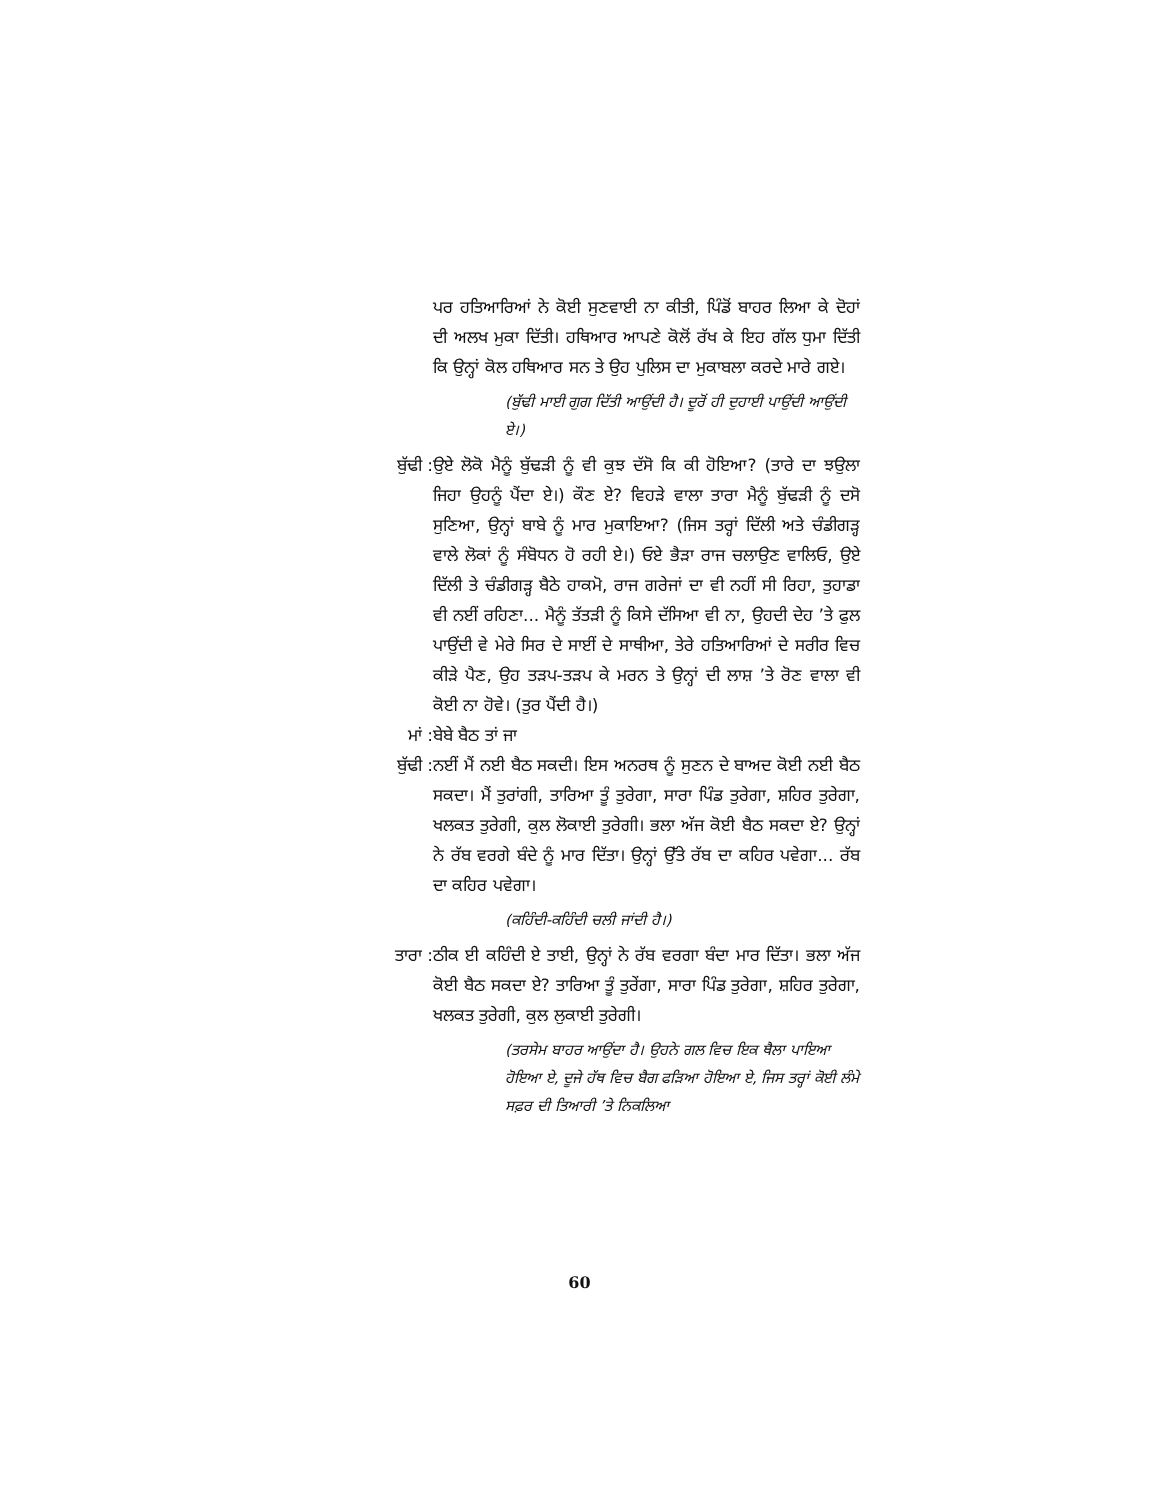ਪਰ ਹਤਿਆਰਿਆਂ ਨੇ ਕੋਈ ਸੁਣਵਾਈ ਨਾ ਕੀਤੀ, ਪਿੰਡੋਂ ਬਾਹਰ ਲਿਆ ਕੇ ਦੋਹਾਂ ਦੀ ਅਲਖ ਮੁਕਾ ਦਿੱਤੀ। ਹਥਿਆਰ ਆਪਣੇ ਕੋਲੋਂ ਰੱਖ ਕੇ ਇਹ ਗੱਲ ਧੁਮਾ ਦਿੱਤੀ ਕਿ ਉਨ੍ਹਾਂ ਕੋਲ ਹਥਿਆਰ ਸਨ ਤੇ ਉਹ ਪੁਲਿਸ ਦਾ ਮੁਕਾਬਲਾ ਕਰਦੇ ਮਾਰੇ ਗਏ।
(ਬੁੱਢੀ ਮਾਈ ਗੁਗ ਦਿੱਤੀ ਆਉਂਦੀ ਹੈ। ਦੂਰੋਂ ਹੀ ਦੁਹਾਈ ਪਾਉਂਦੀ ਆਉਂਦੀ ਏ।)
ਬੁੱਢੀ : ਉਏ ਲੋਕੋ ਮੈਨੂੰ ਬੁੱਢੜੀ ਨੂੰ ਵੀ ਕੁਝ ਦੱਸੋ ਕਿ ਕੀ ਹੋਇਆ? (ਤਾਰੇ ਦਾ ਝਉਲਾ ਜਿਹਾ ਉਹਨੂੰ ਪੈਂਦਾ ਏ।) ਕੌਣ ਏ? ਵਿਹੜੇ ਵਾਲਾ ਤਾਰਾ ਮੈਨੂੰ ਬੁੱਢੜੀ ਨੂੰ ਦਸੋ ਸੁਣਿਆ, ਉਨ੍ਹਾਂ ਬਾਬੇ ਨੂੰ ਮਾਰ ਮੁਕਾਇਆ? (ਜਿਸ ਤਰ੍ਹਾਂ ਦਿੱਲੀ ਅਤੇ ਚੰਡੀਗੜ੍ਹ ਵਾਲੇ ਲੋਕਾਂ ਨੂੰ ਸੰਬੋਧਨ ਹੋ ਰਹੀ ਏ।) ਓਏ ਭੈੜਾ ਰਾਜ ਚਲਾਉਣ ਵਾਲਿਓ, ਉਏ ਦਿੱਲੀ ਤੇ ਚੰਡੀਗੜ੍ਹ ਬੈਠੇ ਹਾਕਮੋ, ਰਾਜ ਗਰੇਜਾਂ ਦਾ ਵੀ ਨਹੀਂ ਸੀ ਰਿਹਾ, ਤੁਹਾਡਾ ਵੀ ਨਈਂ ਰਹਿਣਾ... ਮੈਨੂੰ ਤੱਤੜੀ ਨੂੰ ਕਿਸੇ ਦੱਸਿਆ ਵੀ ਨਾ, ਉਹਦੀ ਦੇਹ ’ਤੇ ਫੁਲ ਪਾਉਂਦੀ ਵੇ ਮੇਰੇ ਸਿਰ ਦੇ ਸਾਈਂ ਦੇ ਸਾਥੀਆ, ਤੇਰੇ ਹਤਿਆਰਿਆਂ ਦੇ ਸਰੀਰ ਵਿਚ ਕੀੜੇ ਪੈਣ, ਉਹ ਤੜਪ-ਤੜਪ ਕੇ ਮਰਨ ਤੇ ਉਨ੍ਹਾਂ ਦੀ ਲਾਸ਼ ’ਤੇ ਰੋਣ ਵਾਲਾ ਵੀ ਕੋਈ ਨਾ ਹੋਵੇ। (ਤੁਰ ਪੈਂਦੀ ਹੈ।)
ਮਾਂ : ਬੇਬੇ ਬੈਠ ਤਾਂ ਜਾ
ਬੁੱਢੀ : ਨਈਂ ਮੈਂ ਨਈ ਬੈਠ ਸਕਦੀ। ਇਸ ਅਨਰਥ ਨੂੰ ਸੁਣਨ ਦੇ ਬਾਅਦ ਕੋਈ ਨਈ ਬੈਠ ਸਕਦਾ। ਮੈਂ ਤੁਰਾਂਗੀ, ਤਾਰਿਆ ਤੂੰ ਤੁਰੇਗਾ, ਸਾਰਾ ਪਿੰਡ ਤੁਰੇਗਾ, ਸ਼ਹਿਰ ਤੁਰੇਗਾ, ਖਲਕਤ ਤੁਰੇਗੀ, ਕੁਲ ਲੋਕਾਈ ਤੁਰੇਗੀ। ਭਲਾ ਅੱਜ ਕੋਈ ਬੈਠ ਸਕਦਾ ਏ? ਉਨ੍ਹਾਂ ਨੇ ਰੱਬ ਵਰਗੇ ਬੰਦੇ ਨੂੰ ਮਾਰ ਦਿੱਤਾ। ਉਨ੍ਹਾਂ ਉੱਤੇ ਰੱਬ ਦਾ ਕਹਿਰ ਪਵੇਗਾ... ਰੱਬ ਦਾ ਕਹਿਰ ਪਵੇਗਾ।
(ਕਹਿੰਦੀ-ਕਹਿੰਦੀ ਚਲੀ ਜਾਂਦੀ ਹੈ।)
ਤਾਰਾ : ਠੀਕ ਈ ਕਹਿੰਦੀ ਏ ਤਾਈ, ਉਨ੍ਹਾਂ ਨੇ ਰੱਬ ਵਰਗਾ ਬੰਦਾ ਮਾਰ ਦਿੱਤਾ। ਭਲਾ ਅੱਜ ਕੋਈ ਬੈਠ ਸਕਦਾ ਏ? ਤਾਰਿਆ ਤੂੰ ਤੁਰੇਂਗਾ, ਸਾਰਾ ਪਿੰਡ ਤੁਰੇਗਾ, ਸ਼ਹਿਰ ਤੁਰੇਗਾ, ਖਲਕਤ ਤੁਰੇਗੀ, ਕੁਲ ਲੁਕਾਈ ਤੁਰੇਗੀ।
(ਤਰਸੇਮ ਬਾਹਰ ਆਉਂਦਾ ਹੈ। ਉਹਨੇ ਗਲ ਵਿਚ ਇਕ ਥੈਲਾ ਪਾਇਆ ਹੋਇਆ ਏ, ਦੂਜੇ ਹੱਥ ਵਿਚ ਬੈਗ ਫੜਿਆ ਹੋਇਆ ਏ, ਜਿਸ ਤਰ੍ਹਾਂ ਕੋਈ ਲੰਮੇ ਸਫ਼ਰ ਦੀ ਤਿਆਰੀ ’ਤੇ ਨਿਕਲਿਆ
60